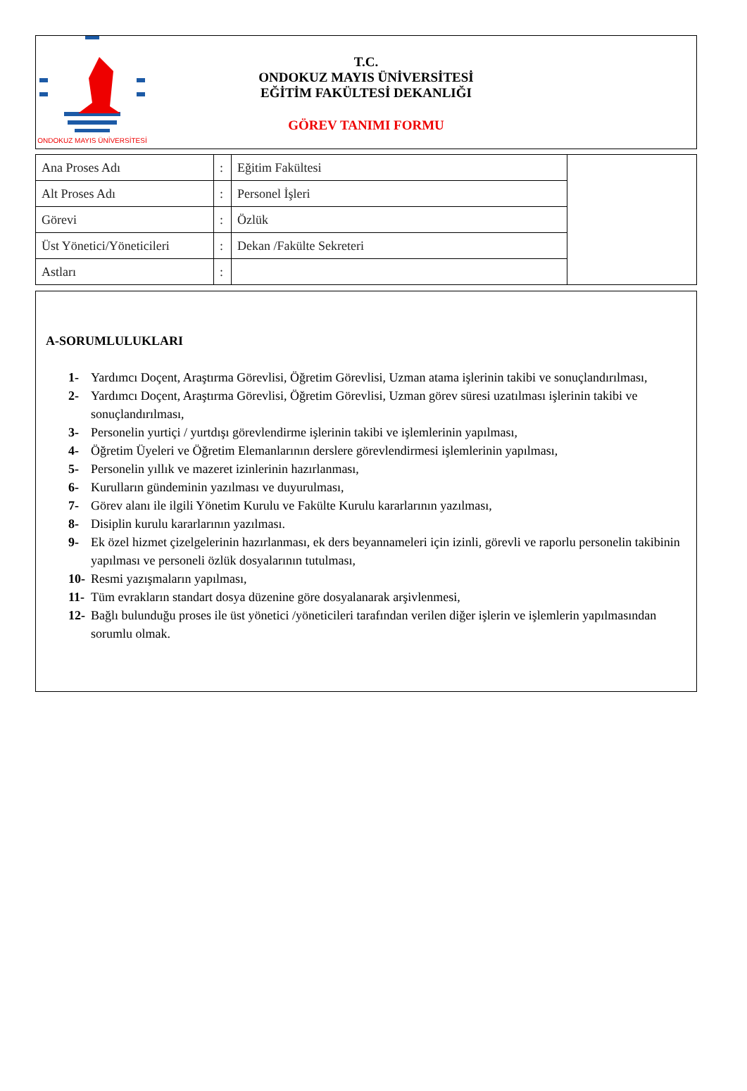ONDOKUZ MAYIS ÜNİVERSİTESİ
T.C.
ONDOKUZ MAYIS ÜNİVERSİTESİ
EĞİTİM FAKÜLTESİ DEKANLIĞI
GÖREV TANIMI FORMU
| Ana Proses Adı | : | Eğitim Fakültesi | |
| Alt Proses Adı | : | Personel İşleri | |
| Görevi | : | Özlük | |
| Üst Yönetici/Yöneticileri | : | Dekan /Fakülte Sekreteri | |
| Astları | : | | |
A-SORUMLULUKLARI
1- Yardımcı Doçent, Araştırma Görevlisi, Öğretim Görevlisi, Uzman atama işlerinin takibi ve sonuçlandırılması,
2- Yardımcı Doçent, Araştırma Görevlisi, Öğretim Görevlisi, Uzman görev süresi uzatılması işlerinin takibi ve sonuçlandırılması,
3- Personelin yurtiçi / yurtdışı görevlendirme işlerinin takibi ve işlemlerinin yapılması,
4- Öğretim Üyeleri ve Öğretim Elemanlarının derslere görevlendirmesi işlemlerinin yapılması,
5- Personelin yıllık ve mazeret izinlerinin hazırlanması,
6- Kurulların gündeminin yazılması ve duyurulması,
7- Görev alanı ile ilgili Yönetim Kurulu ve Fakülte Kurulu kararlarının yazılması,
8- Disiplin kurulu kararlarının yazılması.
9- Ek özel hizmet çizelgelerinin hazırlanması, ek ders beyannameleri için izinli, görevli ve raporlu personelin takibinin yapılması ve personeli özlük dosyalarının tutulması,
10- Resmi yazışmaların yapılması,
11- Tüm evrakların standart dosya düzenine göre dosyalanarak arşivlenmesi,
12- Bağlı bulunduğu proses ile üst yönetici /yöneticileri tarafından verilen diğer işlerin ve işlemlerin yapılmasından sorumlu olmak.